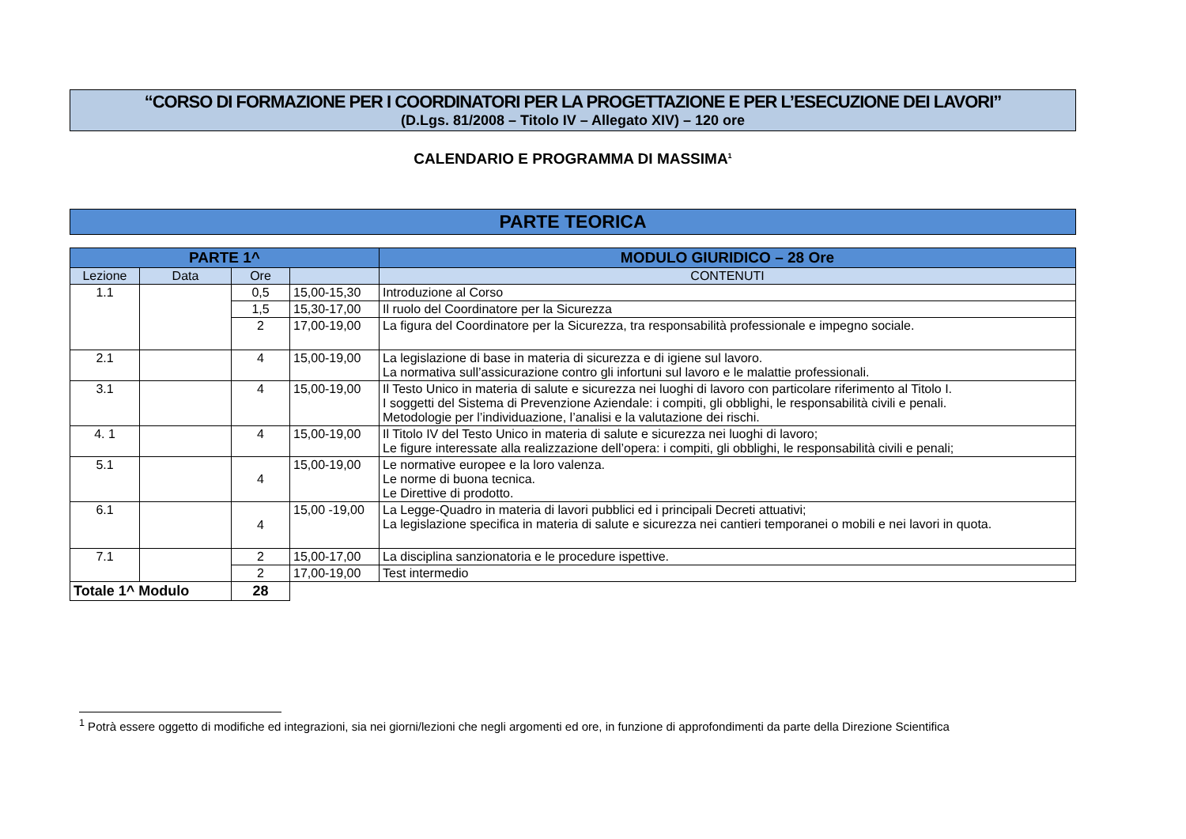“CORSO DI FORMAZIONE PER I COORDINATORI PER LA PROGETTAZIONE E PER L’ESECUZIONE DEI LAVORI”
(D.Lgs. 81/2008 – Titolo IV – Allegato XIV) – 120 ore
CALENDARIO E PROGRAMMA DI MASSIMA<sup>1</sup>
PARTE TEORICA
| PARTE 1^ | | | | MODULO GIURIDICO – 28 Ore |
| --- | --- | --- | --- | --- |
| Lezione | Data | Ore | | CONTENUTI |
| 1.1 | | 0,5 | 15,00-15,30 | Introduzione al Corso |
| | | 1,5 | 15,30-17,00 | Il ruolo del Coordinatore per la Sicurezza |
| | | 2 | 17,00-19,00 | La figura del Coordinatore per la Sicurezza, tra responsabilità professionale e impegno sociale. |
| 2.1 | | 4 | 15,00-19,00 | La legislazione di base in materia di sicurezza e di igiene sul lavoro. La normativa sull’assicurazione contro gli infortuni sul lavoro e le malattie professionali. |
| 3.1 | | 4 | 15,00-19,00 | Il Testo Unico in materia di salute e sicurezza nei luoghi di lavoro con particolare riferimento al Titolo I. I soggetti del Sistema di Prevenzione Aziendale: i compiti, gli obblighi, le responsabilità civili e penali. Metodologie per l’individuazione, l’analisi e la valutazione dei rischi. |
| 4. 1 | | 4 | 15,00-19,00 | Il Titolo IV del Testo Unico in materia di salute e sicurezza nei luoghi di lavoro; Le figure interessate alla realizzazione dell’opera: i compiti, gli obblighi, le responsabilità civili e penali; |
| 5.1 | | 4 | 15,00-19,00 | Le normative europee e la loro valenza. Le norme di buona tecnica. Le Direttive di prodotto. |
| 6.1 | | 4 | 15,00 -19,00 | La Legge-Quadro in materia di lavori pubblici ed i principali Decreti attuativi; La legislazione specifica in materia di salute e sicurezza nei cantieri temporanei o mobili e nei lavori in quota. |
| 7.1 | | 2 | 15,00-17,00 | La disciplina sanzionatoria e le procedure ispettive. |
| | | 2 | 17,00-19,00 | Test intermedio |
| Totale 1^ Modulo | | 28 | | |
<sup>1</sup> Potrà essere oggetto di modifiche ed integrazioni, sia nei giorni/lezioni che negli argomenti ed ore, in funzione di approfondimenti da parte della Direzione Scientifica